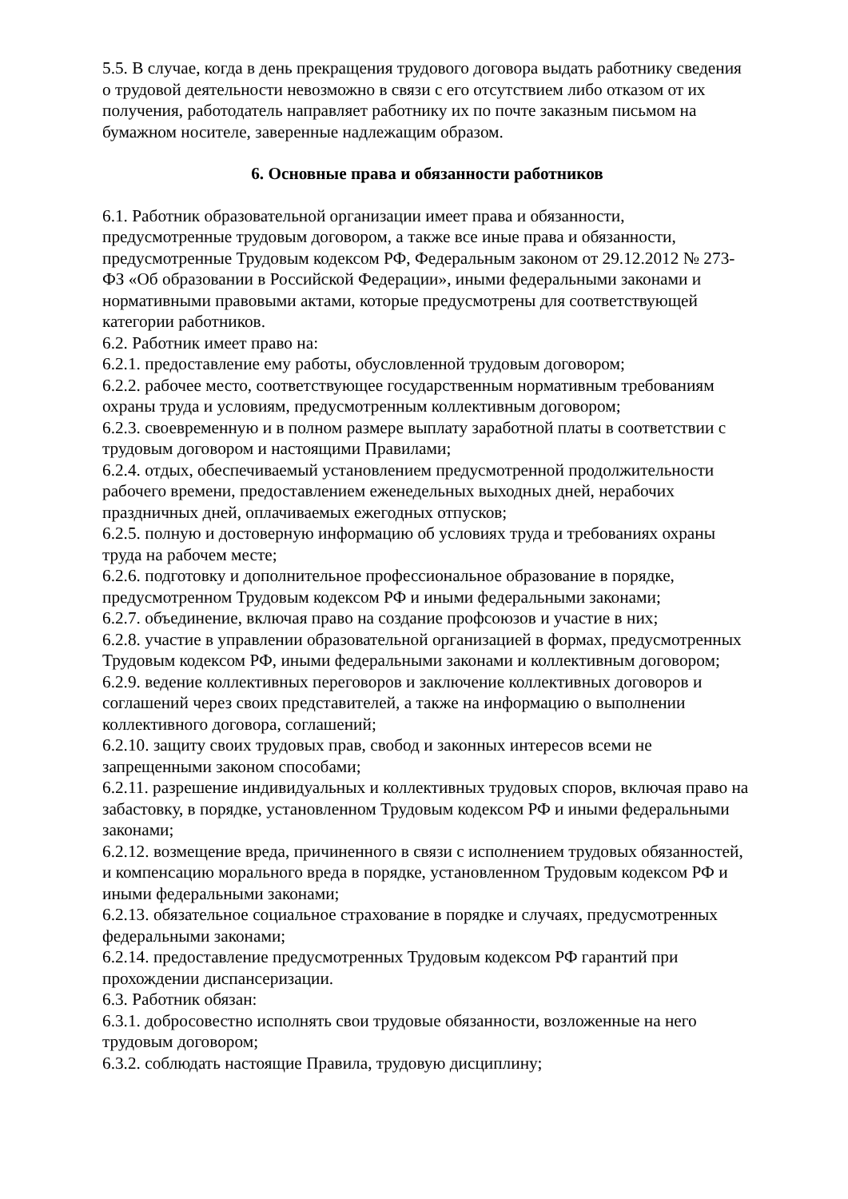5.5. В случае, когда в день прекращения трудового договора выдать работнику сведения о трудовой деятельности невозможно в связи с его отсутствием либо отказом от их получения, работодатель направляет работнику их по почте заказным письмом на бумажном носителе, заверенные надлежащим образом.
6. Основные права и обязанности работников
6.1. Работник образовательной организации имеет права и обязанности, предусмотренные трудовым договором, а также все иные права и обязанности, предусмотренные Трудовым кодексом РФ, Федеральным законом от 29.12.2012 № 273-ФЗ «Об образовании в Российской Федерации», иными федеральными законами и нормативными правовыми актами, которые предусмотрены для соответствующей категории работников.
6.2. Работник имеет право на:
6.2.1. предоставление ему работы, обусловленной трудовым договором;
6.2.2. рабочее место, соответствующее государственным нормативным требованиям охраны труда и условиям, предусмотренным коллективным договором;
6.2.3. своевременную и в полном размере выплату заработной платы в соответствии с трудовым договором и настоящими Правилами;
6.2.4. отдых, обеспечиваемый установлением предусмотренной продолжительности рабочего времени, предоставлением еженедельных выходных дней, нерабочих праздничных дней, оплачиваемых ежегодных отпусков;
6.2.5. полную и достоверную информацию об условиях труда и требованиях охраны труда на рабочем месте;
6.2.6. подготовку и дополнительное профессиональное образование в порядке, предусмотренном Трудовым кодексом РФ и иными федеральными законами;
6.2.7. объединение, включая право на создание профсоюзов и участие в них;
6.2.8. участие в управлении образовательной организацией в формах, предусмотренных Трудовым кодексом РФ, иными федеральными законами и коллективным договором;
6.2.9. ведение коллективных переговоров и заключение коллективных договоров и соглашений через своих представителей, а также на информацию о выполнении коллективного договора, соглашений;
6.2.10. защиту своих трудовых прав, свобод и законных интересов всеми не запрещенными законом способами;
6.2.11. разрешение индивидуальных и коллективных трудовых споров, включая право на забастовку, в порядке, установленном Трудовым кодексом РФ и иными федеральными законами;
6.2.12. возмещение вреда, причиненного в связи с исполнением трудовых обязанностей, и компенсацию морального вреда в порядке, установленном Трудовым кодексом РФ и иными федеральными законами;
6.2.13. обязательное социальное страхование в порядке и случаях, предусмотренных федеральными законами;
6.2.14. предоставление предусмотренных Трудовым кодексом РФ гарантий при прохождении диспансеризации.
6.3. Работник обязан:
6.3.1. добросовестно исполнять свои трудовые обязанности, возложенные на него трудовым договором;
6.3.2. соблюдать настоящие Правила, трудовую дисциплину;